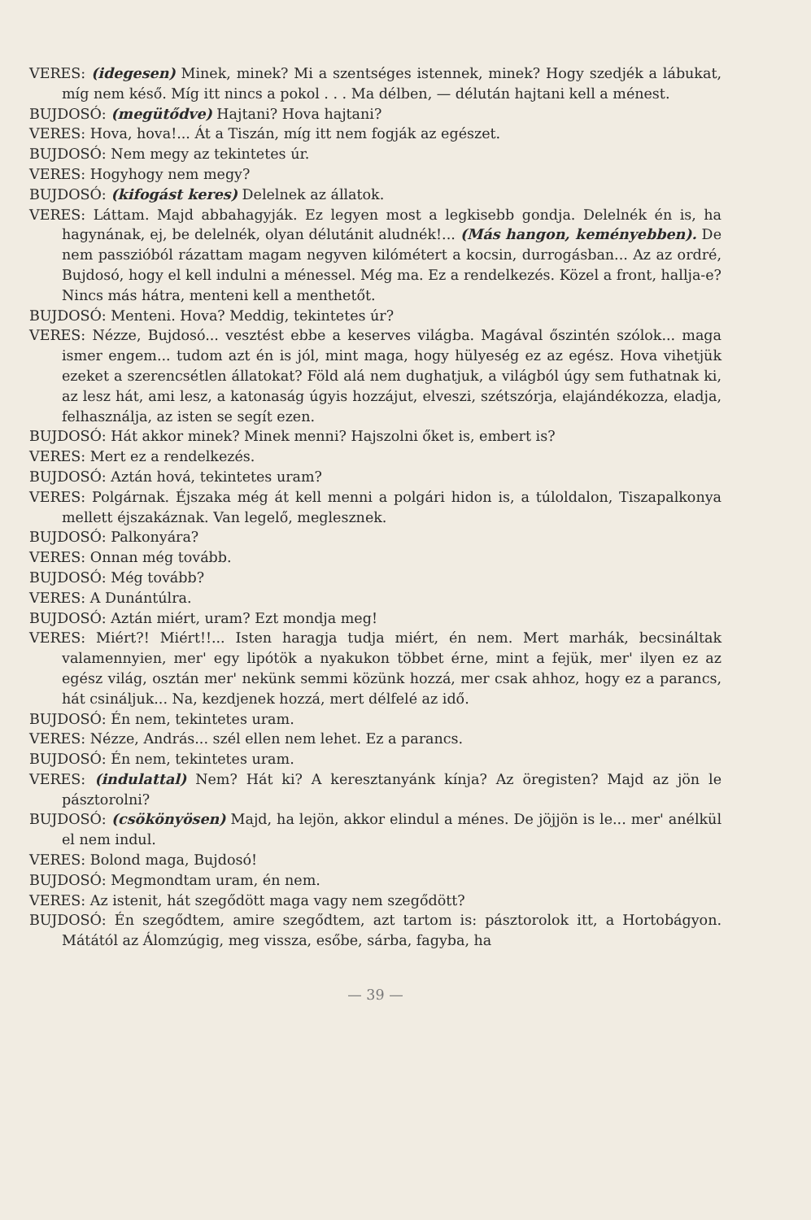VERES: (idegesen) Minek, minek? Mi a szentséges istennek, minek? Hogy szedjék a lábukat, míg nem késő. Míg itt nincs a pokol . . . Ma délben, — délután hajtani kell a ménest.
BUJDOSÓ: (megütődve) Hajtani? Hova hajtani?
VERES: Hova, hova!... Át a Tiszán, míg itt nem fogják az egészet.
BUJDOSÓ: Nem megy az tekintetes úr.
VERES: Hogyhogy nem megy?
BUJDOSÓ: (kifogást keres) Delelnek az állatok.
VERES: Láttam. Majd abbahagyják. Ez legyen most a legkisebb gondja. Delelnék én is, ha hagynának, ej, be delelnék, olyan délutánit aludnék!... (Más hangon, keményebben). De nem passzióból rázattam magam negyven kilómétert a kocsin, durrogásban... Az az ordré, Bujdosó, hogy el kell indulni a ménessel. Még ma. Ez a rendelkezés. Közel a front, hallja-e? Nincs más hátra, menteni kell a menthetőt.
BUJDOSÓ: Menteni. Hova? Meddig, tekintetes úr?
VERES: Nézze, Bujdosó... vesztést ebbe a keserves világba. Magával őszintén szólok... maga ismer engem... tudom azt én is jól, mint maga, hogy hülyeség ez az egész. Hova vihetjük ezeket a szerencsétlen állatokat? Föld alá nem dughatjuk, a világból úgy sem futhatnak ki, az lesz hát, ami lesz, a katonaság úgyis hozzájut, elveszi, szétszórja, elajándékozza, eladja, felhasználja, az isten se segít ezen.
BUJDOSÓ: Hát akkor minek? Minek menni? Hajszolni őket is, embert is?
VERES: Mert ez a rendelkezés.
BUJDOSÓ: Aztán hová, tekintetes uram?
VERES: Polgárnak. Éjszaka még át kell menni a polgári hidon is, a túloldalon, Tiszapalkonya mellett éjszakáznak. Van legelő, meglesznek.
BUJDOSÓ: Palkonyára?
VERES: Onnan még tovább.
BUJDOSÓ: Még tovább?
VERES: A Dunántúlra.
BUJDOSÓ: Aztán miért, uram? Ezt mondja meg!
VERES: Miért?! Miért!!... Isten haragja tudja miért, én nem. Mert marhák, becsináltak valamennyien, mer' egy lipótök a nyakukon többet érne, mint a fejük, mer' ilyen ez az egész világ, osztán mer' nekünk semmi közünk hozzá, mer csak ahhoz, hogy ez a parancs, hát csináljuk... Na, kezdjenek hozzá, mert délfelé az idő.
BUJDOSÓ: Én nem, tekintetes uram.
VERES: Nézze, András... szél ellen nem lehet. Ez a parancs.
BUJDOSÓ: Én nem, tekintetes uram.
VERES: (indulattal) Nem? Hát ki? A keresztanyánk kínja? Az öregisten? Majd az jön le pásztorolni?
BUJDOSÓ: (csökönyösen) Majd, ha lejön, akkor elindul a ménes. De jöjjön is le... mer' anélkül el nem indul.
VERES: Bolond maga, Bujdosó!
BUJDOSÓ: Megmondtam uram, én nem.
VERES: Az istenit, hát szegődött maga vagy nem szegődött?
BUJDOSÓ: Én szegődtem, amire szegődtem, azt tartom is: pásztorolok itt, a Hortobágyon. Mátától az Álomzúgig, meg vissza, esőbe, sárba, fagyba, ha
— 39 —